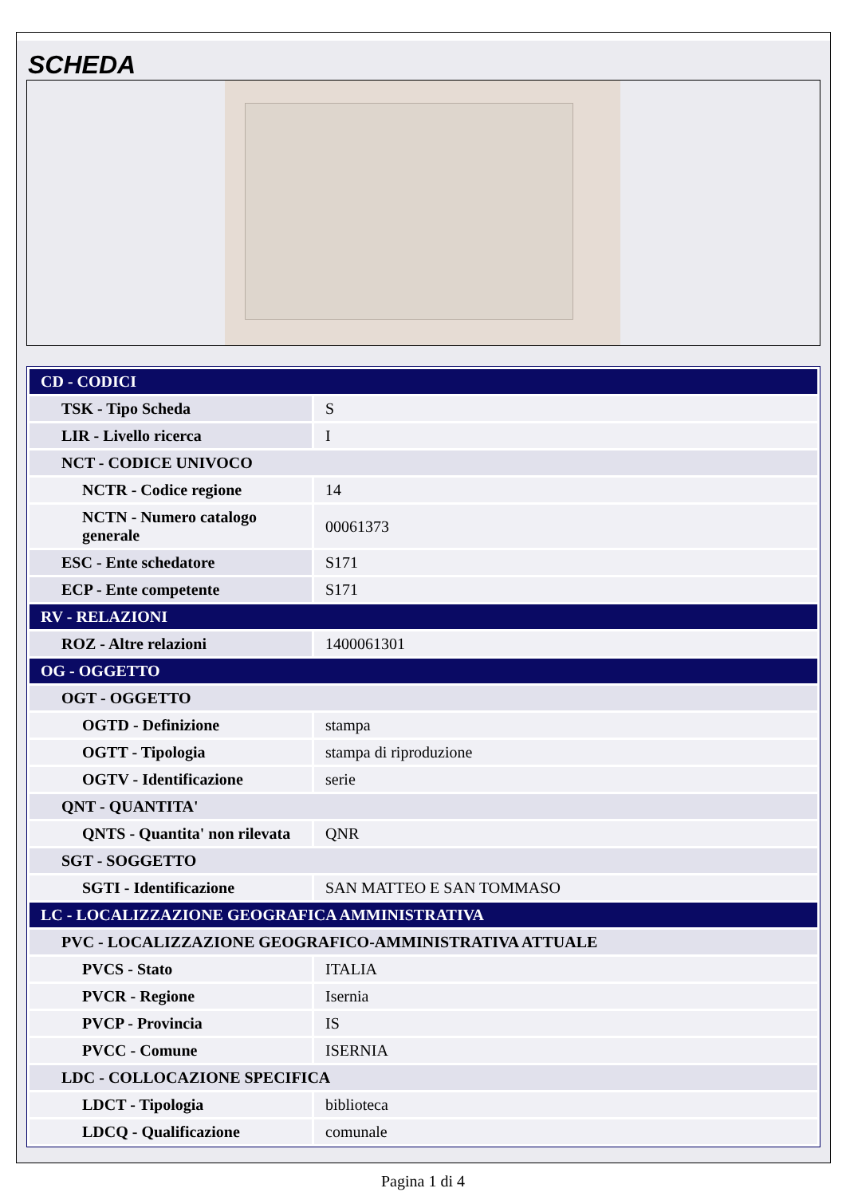SCHEDA
| CD - CODICI | |
| TSK - Tipo Scheda | S |
| LIR - Livello ricerca | I |
| NCT - CODICE UNIVOCO | |
| NCTR - Codice regione | 14 |
| NCTN - Numero catalogo generale | 00061373 |
| ESC - Ente schedatore | S171 |
| ECP - Ente competente | S171 |
| RV - RELAZIONI | |
| ROZ - Altre relazioni | 1400061301 |
| OG - OGGETTO | |
| OGT - OGGETTO | |
| OGTD - Definizione | stampa |
| OGTT - Tipologia | stampa di riproduzione |
| OGTV - Identificazione | serie |
| QNT - QUANTITA' | |
| QNTS - Quantita' non rilevata | QNR |
| SGT - SOGGETTO | |
| SGTI - Identificazione | SAN MATTEO E SAN TOMMASO |
| LC - LOCALIZZAZIONE GEOGRAFICA AMMINISTRATIVA | |
| PVC - LOCALIZZAZIONE GEOGRAFICO-AMMINISTRATIVA ATTUALE | |
| PVCS - Stato | ITALIA |
| PVCR - Regione | Isernia |
| PVCP - Provincia | IS |
| PVCC - Comune | ISERNIA |
| LDC - COLLOCAZIONE SPECIFICA | |
| LDCT - Tipologia | biblioteca |
| LDCQ - Qualificazione | comunale |
Pagina 1 di 4